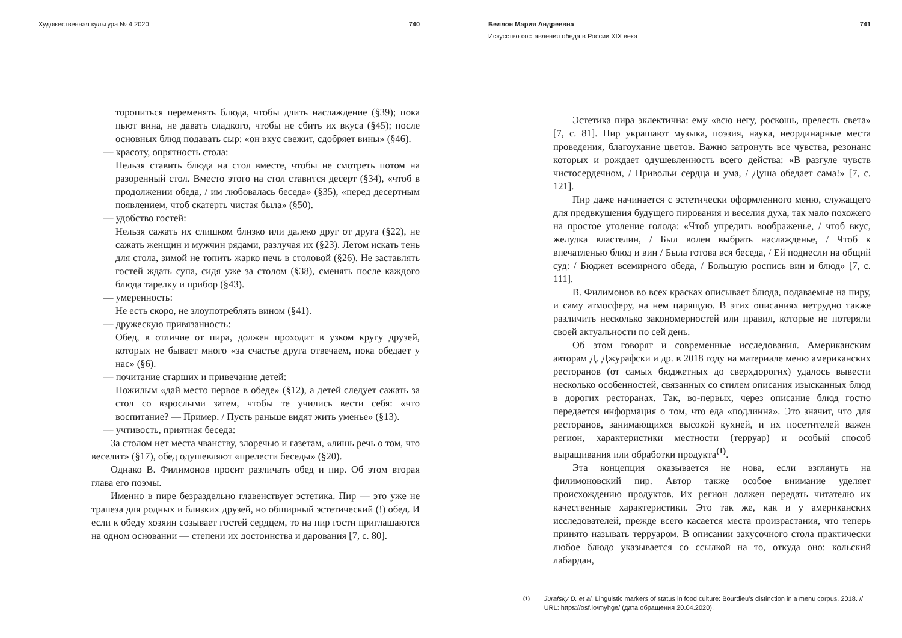Художественная культура № 4 2020 740
торопиться переменять блюда, чтобы длить наслаждение (§39); пока пьют вина, не давать сладкого, чтобы не сбить их вкуса (§45); после основных блюд подавать сыр: «он вкус свежит, сдобряет вины» (§46).
— красоту, опрятность стола:
Нельзя ставить блюда на стол вместе, чтобы не смотреть потом на разоренный стол. Вместо этого на стол ставится десерт (§34), «чтоб в продолжении обеда, / им любовалась беседа» (§35), «перед десертным появлением, чтоб скатерть чистая была» (§50).
— удобство гостей:
Нельзя сажать их слишком близко или далеко друг от друга (§22), не сажать женщин и мужчин рядами, разлучая их (§23). Летом искать тень для стола, зимой не топить жарко печь в столовой (§26). Не заставлять гостей ждать супа, сидя уже за столом (§38), сменять после каждого блюда тарелку и прибор (§43).
— умеренность:
Не есть скоро, не злоупотреблять вином (§41).
— дружескую привязанность:
Обед, в отличие от пира, должен проходит в узком кругу друзей, которых не бывает много «за счастье друга отвечаем, пока обедает у нас» (§6).
— почитание старших и привечание детей:
Пожилым «дай место первое в обеде» (§12), а детей следует сажать за стол со взрослыми затем, чтобы те учились вести себя: «что воспитание? — Пример. / Пусть раньше видят жить уменье» (§13).
— учтивость, приятная беседа:
За столом нет места чванству, злоречью и газетам, «лишь речь о том, что веселит» (§17), обед одушевляют «прелести беседы» (§20).
Однако В. Филимонов просит различать обед и пир. Об этом вторая глава его поэмы.
Именно в пире безраздельно главенствует эстетика. Пир — это уже не трапеза для родных и близких друзей, но обширный эстетический (!) обед. И если к обеду хозяин созывает гостей сердцем, то на пир гости приглашаются на одном основании — степени их достоинства и дарования [7, с. 80].
Беллон Мария Андреевна 741
Искусство составления обеда в России XIX века
Эстетика пира эклектична: ему «всю негу, роскошь, прелесть света» [7, с. 81]. Пир украшают музыка, поэзия, наука, неординарные места проведения, благоухание цветов. Важно затронуть все чувства, резонанс которых и рождает одушевленность всего действа: «В разгуле чувств чистосердечном, / Привольи сердца и ума, / Душа обедает сама!» [7, с. 121].
Пир даже начинается с эстетически оформленного меню, служащего для предвкушения будущего пирования и веселия духа, так мало похожего на простое утоление голода: «Чтоб упредить воображенье, / чтоб вкус, желудка властелин, / Был волен выбрать наслажденье, / Чтоб к впечатленью блюд и вин / Была готова вся беседа, / Ей поднесли на общий суд: / Бюджет всемирного обеда, / Большую роспись вин и блюд» [7, с. 111].
В. Филимонов во всех красках описывает блюда, подаваемые на пиру, и саму атмосферу, на нем царящую. В этих описаниях нетрудно также различить несколько закономерностей или правил, которые не потеряли своей актуальности по сей день.
Об этом говорят и современные исследования. Американским авторам Д. Джурафски и др. в 2018 году на материале меню американских ресторанов (от самых бюджетных до сверхдорогих) удалось вывести несколько особенностей, связанных со стилем описания изысканных блюд в дорогих ресторанах. Так, во-первых, через описание блюд гостю передается информация о том, что еда «подлинна». Это значит, что для ресторанов, занимающихся высокой кухней, и их посетителей важен регион, характеристики местности (терруар) и особый способ выращивания или обработки продукта<sup>(1)</sup>.
Эта концепция оказывается не нова, если взглянуть на филимоновский пир. Автор также особое внимание уделяет происхождению продуктов. Их регион должен передать читателю их качественные характеристики. Это так же, как и у американских исследователей, прежде всего касается места произрастания, что теперь принято называть терруаром. В описании закусочного стола практически любое блюдо указывается со ссылкой на то, откуда оно: кольский лабардан,
(1) Jurafsky D. et al. Linguistic markers of status in food culture: Bourdieu’s distinction in a menu corpus. 2018. // URL: https://osf.io/myhge/ (дата обращения 20.04.2020).